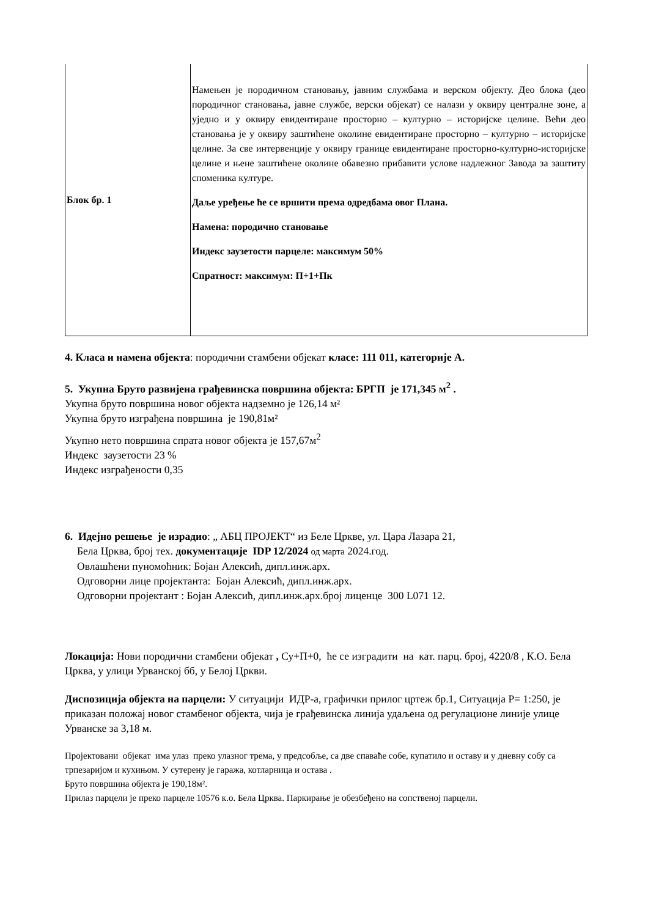| Блок бр. 1 | Намењен је породичном становању, јавним службама и верском објекту. Део блока (део породичног становања, јавне службе, верски објекат) се налази у оквиру централне зоне, а уједно и у оквиру евидентиране просторно – културно – историјске целине. Већи део становања је у оквиру заштићене околине евидентиране просторно – културно – историјске целине. За све интервенције у оквиру границе евидентиране просторно-културно-историјске целине и њене заштићене околине обавезно прибавити услове надлежног Завода за заштиту споменика културе. Даље уређење ће се вршити према одредбама овог Плана. Намена: породично становање Индекс заузетости парцеле: максимум 50% Спратност: максимум: П+1+Пк |
4. Класа и намена објекта: породични стамбени објекат класе: 111 011, категорије А.
5. Укупна Бруто развијена грађевинска површина објекта: БРГП је 171,345 м<sup>2</sup> .
Укупна бруто површина новог објекта надземно је 126,14 м²
Укупна бруто изграђена површина је 190,81м²
Укупно нето површина спрата новог објекта је 157,67м<sup>2</sup>
Индекс заузетости 23 %
Индекс изграђености 0,35
6. Идејно решење је израдио: „ АБЦ ПРОЈЕКТ“ из Беле Цркве, ул. Цара Лазара 21,
Бела Црква, број тех. документације IDP 12/2024 од марта 2024.год.
Овлашћени пуномоћник: Бојан Алексић, дипл.инж.арх.
Одговорни лице пројектанта: Бојан Алексић, дипл.инж.арх.
Одговорни пројектант : Бојан Алексић, дипл.инж.арх.број лиценце 300 L071 12.
Локација: Нови породични стамбени објекат , Су+П+0, ће се изградити на кат. парц. број, 4220/8 , К.О. Бела Црква, у улици Урванској бб, у Белој Цркви.
Диспозиција објекта на парцели: У ситуацији ИДР-а, графички прилог цртеж бр.1, Ситуација Р= 1:250, је приказан положај новог стамбеног објекта, чија је грађевинска линија удаљена од регулационе линије улице Урванске за 3,18 м.
Пројектовани објекат има улаз преко улазног трема, у предсобље, са две спаваће собе, купатило и оставу и у дневну собу са трпезаријом и кухињом. У сутерену је гаража, котларница и остава .
Бруто површина објекта је 190,18м².
Прилаз парцели је преко парцеле 10576 к.о. Бела Црква. Паркирање је обезбеђено на сопственој парцели.